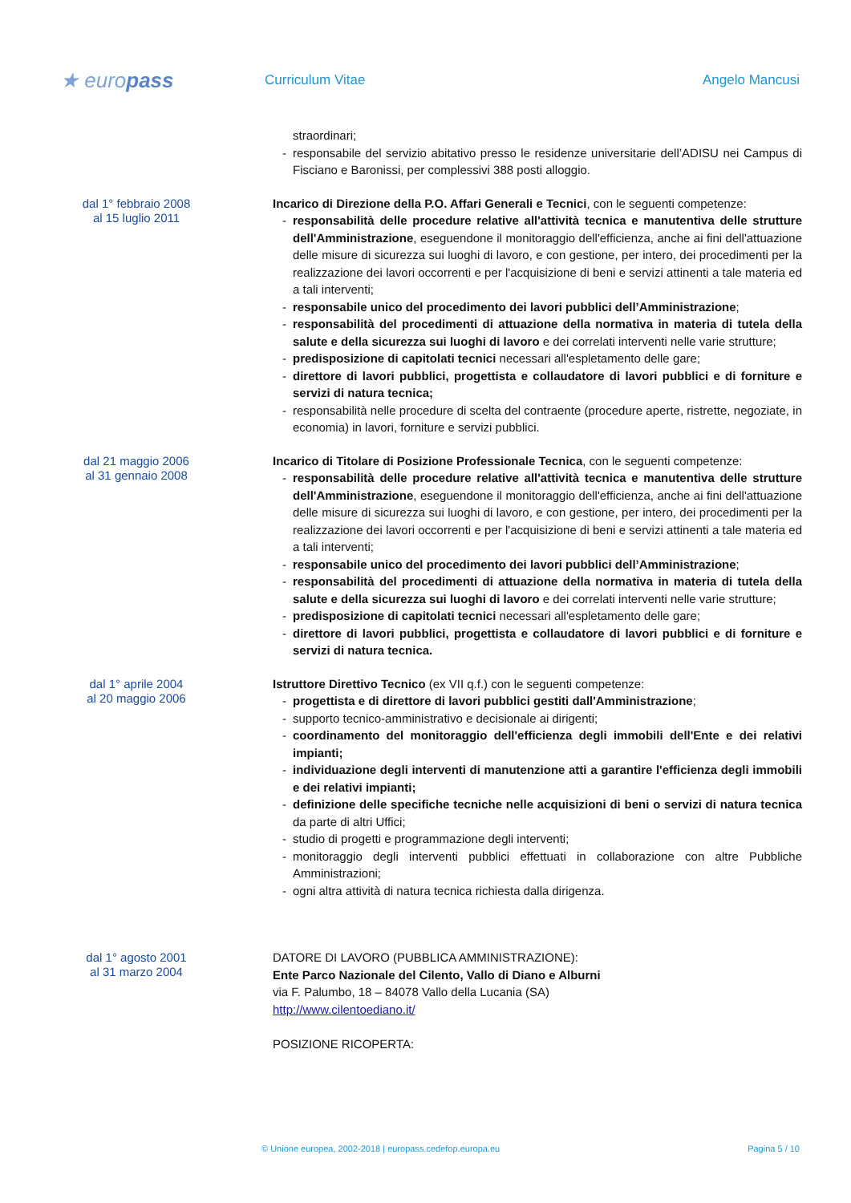★ europass
Curriculum Vitae Angelo Mancusi
straordinari;
- responsabile del servizio abitativo presso le residenze universitarie dell’ADISU nei Campus di Fisciano e Baronissi, per complessivi 388 posti alloggio.
dal 1° febbraio 2008
al 15 luglio 2011
Incarico di Direzione della P.O. Affari Generali e Tecnici, con le seguenti competenze:
- responsabilità delle procedure relative all'attività tecnica e manutentiva delle strutture dell'Amministrazione, eseguendone il monitoraggio dell'efficienza, anche ai fini dell'attuazione delle misure di sicurezza sui luoghi di lavoro, e con gestione, per intero, dei procedimenti per la realizzazione dei lavori occorrenti e per l'acquisizione di beni e servizi attinenti a tale materia ed a tali interventi;
- responsabile unico del procedimento dei lavori pubblici dell’Amministrazione;
- responsabilità del procedimenti di attuazione della normativa in materia di tutela della salute e della sicurezza sui luoghi di lavoro e dei correlati interventi nelle varie strutture;
- predisposizione di capitolati tecnici necessari all'espletamento delle gare;
- direttore di lavori pubblici, progettista e collaudatore di lavori pubblici e di forniture e servizi di natura tecnica;
- responsabilità nelle procedure di scelta del contraente (procedure aperte, ristrette, negoziate, in economia) in lavori, forniture e servizi pubblici.
dal 21 maggio 2006
al 31 gennaio 2008
Incarico di Titolare di Posizione Professionale Tecnica, con le seguenti competenze:
- responsabilità delle procedure relative all'attività tecnica e manutentiva delle strutture dell'Amministrazione, eseguendone il monitoraggio dell'efficienza, anche ai fini dell'attuazione delle misure di sicurezza sui luoghi di lavoro, e con gestione, per intero, dei procedimenti per la realizzazione dei lavori occorrenti e per l'acquisizione di beni e servizi attinenti a tale materia ed a tali interventi;
- responsabile unico del procedimento dei lavori pubblici dell’Amministrazione;
- responsabilità del procedimenti di attuazione della normativa in materia di tutela della salute e della sicurezza sui luoghi di lavoro e dei correlati interventi nelle varie strutture;
- predisposizione di capitolati tecnici necessari all'espletamento delle gare;
- direttore di lavori pubblici, progettista e collaudatore di lavori pubblici e di forniture e servizi di natura tecnica.
dal 1° aprile 2004
al 20 maggio 2006
Istruttore Direttivo Tecnico (ex VII q.f.) con le seguenti competenze:
- progettista e di direttore di lavori pubblici gestiti dall'Amministrazione;
- supporto tecnico-amministrativo e decisionale ai dirigenti;
- coordinamento del monitoraggio dell'efficienza degli immobili dell'Ente e dei relativi impianti;
- individuazione degli interventi di manutenzione atti a garantire l'efficienza degli immobili e dei relativi impianti;
- definizione delle specifiche tecniche nelle acquisizioni di beni o servizi di natura tecnica da parte di altri Uffici;
- studio di progetti e programmazione degli interventi;
- monitoraggio degli interventi pubblici effettuati in collaborazione con altre Pubbliche Amministrazioni;
- ogni altra attività di natura tecnica richiesta dalla dirigenza.
dal 1° agosto 2001
al 31 marzo 2004
DATORE DI LAVORO (PUBBLICA AMMINISTRAZIONE):
Ente Parco Nazionale del Cilento, Vallo di Diano e Alburni
via F. Palumbo, 18 – 84078 Vallo della Lucania (SA)
http://www.cilentoediano.it/
POSIZIONE RICOPERTA:
© Unione europea, 2002-2018 | europass.cedefop.europa.eu Pagina 5 / 10